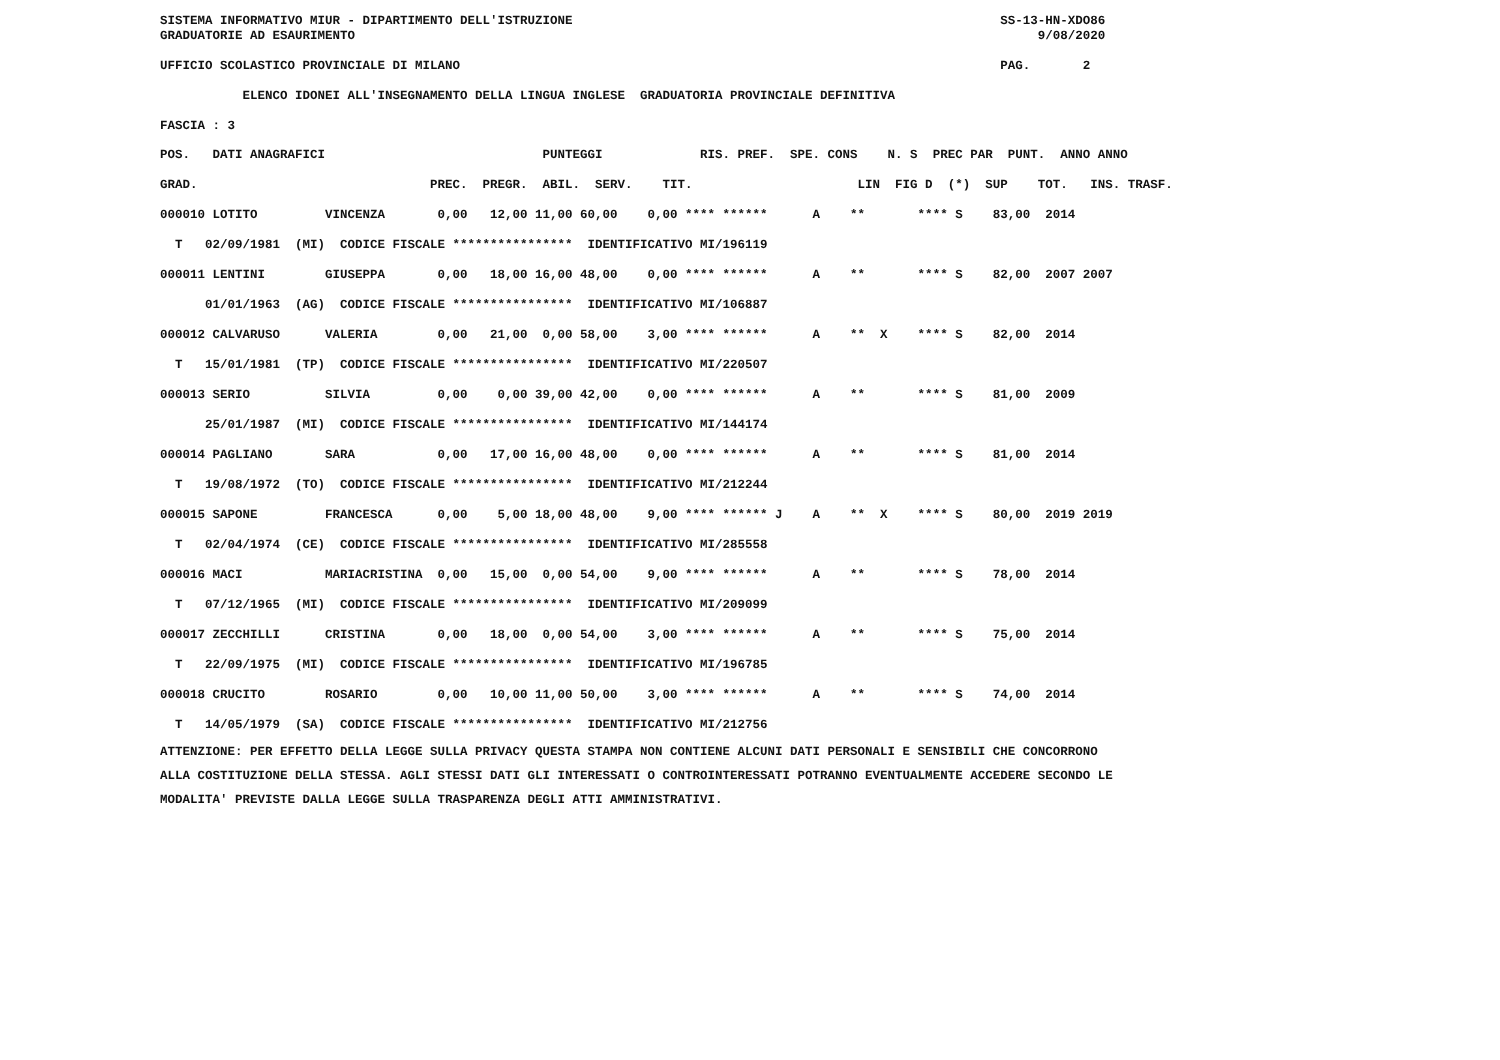SISTEMA INFORMATIVO MIUR - DIPARTIMENTO DELL'ISTRUZIONE                                                         SS-13-HN-XDO86
GRADUATORIE AD ESAURIMENTO                                                                                           9/08/2020

UFFICIO SCOLASTICO PROVINCIALE DI MILANO                                                                        PAG.       2

           ELENCO IDONEI ALL'INSEGNAMENTO DELLA LINGUA INGLESE  GRADUATORIA PROVINCIALE DEFINITIVA

FASCIA : 3
| POS. DATI ANAGRAFICI PUNTEGGI RIS. PREF. SPE. CONS N. S PREC PAR PUNT. ANNO ANNO |
| --- |
| GRAD. PREC. PREGR. ABIL. SERV. TIT. LIN FIG D (*) SUP TOT. INS. TRASF. |
| 000010 LOTITO VINCENZA 0,00 12,00 11,00 60,00 0,00 **** ****** A ** **** S 83,00 2014 |
| T 02/09/1981 (MI) CODICE FISCALE **************** IDENTIFICATIVO MI/196119 |
| 000011 LENTINI GIUSEPPA 0,00 18,00 16,00 48,00 0,00 **** ****** A ** **** S 82,00 2007 2007 |
| 01/01/1963 (AG) CODICE FISCALE **************** IDENTIFICATIVO MI/106887 |
| 000012 CALVARUSO VALERIA 0,00 21,00 0,00 58,00 3,00 **** ****** A ** X **** S 82,00 2014 |
| T 15/01/1981 (TP) CODICE FISCALE **************** IDENTIFICATIVO MI/220507 |
| 000013 SERIO SILVIA 0,00 0,00 39,00 42,00 0,00 **** ****** A ** **** S 81,00 2009 |
| 25/01/1987 (MI) CODICE FISCALE **************** IDENTIFICATIVO MI/144174 |
| 000014 PAGLIANO SARA 0,00 17,00 16,00 48,00 0,00 **** ****** A ** **** S 81,00 2014 |
| T 19/08/1972 (TO) CODICE FISCALE **************** IDENTIFICATIVO MI/212244 |
| 000015 SAPONE FRANCESCA 0,00 5,00 18,00 48,00 9,00 **** ****** J A ** X **** S 80,00 2019 2019 |
| T 02/04/1974 (CE) CODICE FISCALE **************** IDENTIFICATIVO MI/285558 |
| 000016 MACI MARIACRISTINA 0,00 15,00 0,00 54,00 9,00 **** ****** A ** **** S 78,00 2014 |
| T 07/12/1965 (MI) CODICE FISCALE **************** IDENTIFICATIVO MI/209099 |
| 000017 ZECCHILLI CRISTINA 0,00 18,00 0,00 54,00 3,00 **** ****** A ** **** S 75,00 2014 |
| T 22/09/1975 (MI) CODICE FISCALE **************** IDENTIFICATIVO MI/196785 |
| 000018 CRUCITO ROSARIO 0,00 10,00 11,00 50,00 3,00 **** ****** A ** **** S 74,00 2014 |
| T 14/05/1979 (SA) CODICE FISCALE **************** IDENTIFICATIVO MI/212756 |
ATTENZIONE: PER EFFETTO DELLA LEGGE SULLA PRIVACY QUESTA STAMPA NON CONTIENE ALCUNI DATI PERSONALI E SENSIBILI CHE CONCORRONO
ALLA COSTITUZIONE DELLA STESSA. AGLI STESSI DATI GLI INTERESSATI O CONTROINTERESSATI POTRANNO EVENTUALMENTE ACCEDERE SECONDO LE
MODALITA' PREVISTE DALLA LEGGE SULLA TRASPARENZA DEGLI ATTI AMMINISTRATIVI.